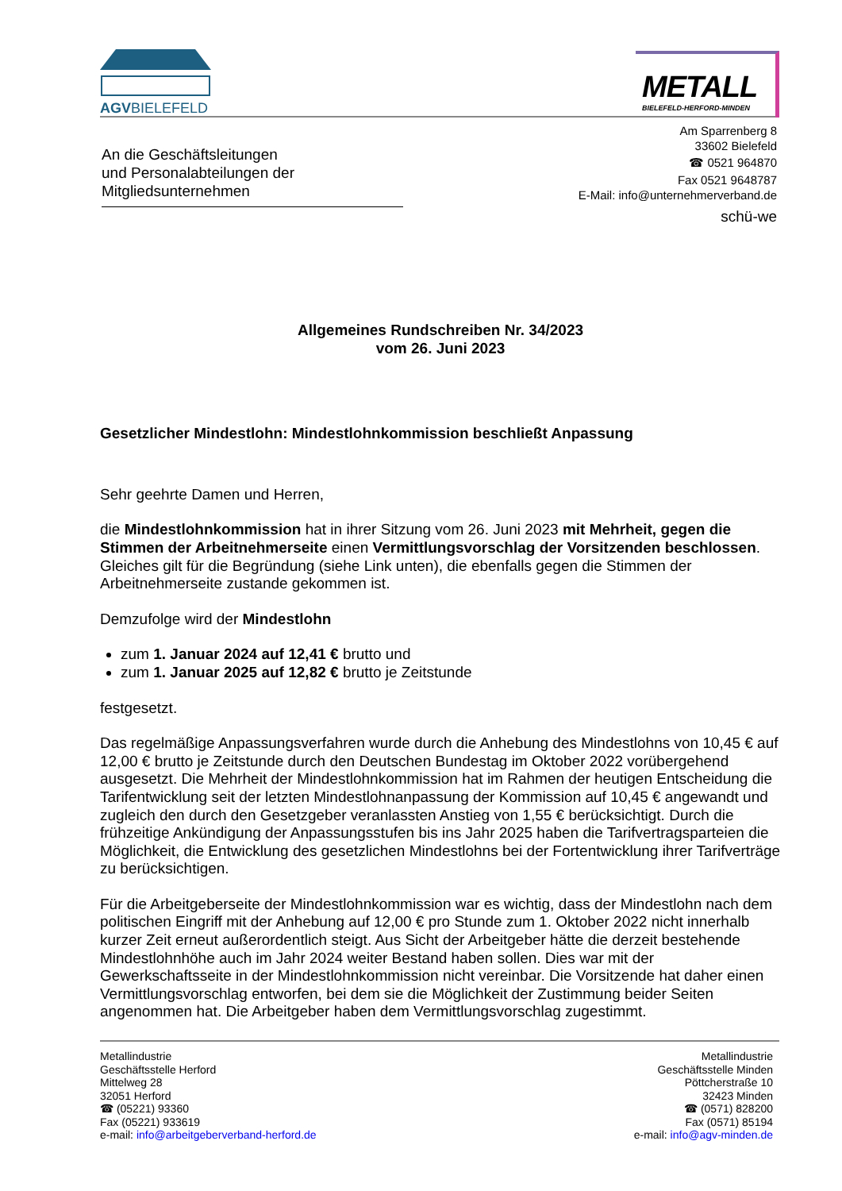AGVBIELEFELD
METALL
BIELEFELD-HERFORD-MINDEN
An die Geschäftsleitungen
und Personalabteilungen der
Mitgliedsunternehmen
Am Sparrenberg 8
33602 Bielefeld
☎ 0521 964870
Fax 0521 9648787
E-Mail: info@unternehmerverband.de
schü-we
Allgemeines Rundschreiben Nr. 34/2023
vom 26. Juni 2023
Gesetzlicher Mindestlohn: Mindestlohnkommission beschließt Anpassung
Sehr geehrte Damen und Herren,
die Mindestlohnkommission hat in ihrer Sitzung vom 26. Juni 2023 mit Mehrheit, gegen die Stimmen der Arbeitnehmerseite einen Vermittlungsvorschlag der Vorsitzenden beschlossen. Gleiches gilt für die Begründung (siehe Link unten), die ebenfalls gegen die Stimmen der Arbeitnehmerseite zustande gekommen ist.
Demzufolge wird der Mindestlohn
zum 1. Januar 2024 auf 12,41 € brutto und
zum 1. Januar 2025 auf 12,82 € brutto je Zeitstunde
festgesetzt.
Das regelmäßige Anpassungsverfahren wurde durch die Anhebung des Mindestlohns von 10,45 € auf 12,00 € brutto je Zeitstunde durch den Deutschen Bundestag im Oktober 2022 vorübergehend ausgesetzt. Die Mehrheit der Mindestlohnkommission hat im Rahmen der heutigen Entscheidung die Tarifentwicklung seit der letzten Mindestlohnanpassung der Kommission auf 10,45 € angewandt und zugleich den durch den Gesetzgeber veranlassten Anstieg von 1,55 € berücksichtigt. Durch die frühzeitige Ankündigung der Anpassungsstufen bis ins Jahr 2025 haben die Tarifvertragsparteien die Möglichkeit, die Entwicklung des gesetzlichen Mindestlohns bei der Fortentwicklung ihrer Tarifverträge zu berücksichtigen.
Für die Arbeitgeberseite der Mindestlohnkommission war es wichtig, dass der Mindestlohn nach dem politischen Eingriff mit der Anhebung auf 12,00 € pro Stunde zum 1. Oktober 2022 nicht innerhalb kurzer Zeit erneut außerordentlich steigt. Aus Sicht der Arbeitgeber hätte die derzeit bestehende Mindestlohnhöhe auch im Jahr 2024 weiter Bestand haben sollen. Dies war mit der Gewerkschaftsseite in der Mindestlohnkommission nicht vereinbar. Die Vorsitzende hat daher einen Vermittlungsvorschlag entworfen, bei dem sie die Möglichkeit der Zustimmung beider Seiten angenommen hat. Die Arbeitgeber haben dem Vermittlungsvorschlag zugestimmt.
Metallindustrie
Geschäftsstelle Herford
Mittelweg 28
32051 Herford
☎ (05221) 93360
Fax (05221) 933619
e-mail: info@arbeitgeberverband-herford.de
Metallindustrie
Geschäftsstelle Minden
Pöttcherstraße 10
32423 Minden
☎ (0571) 828200
Fax (0571) 85194
e-mail: info@agv-minden.de